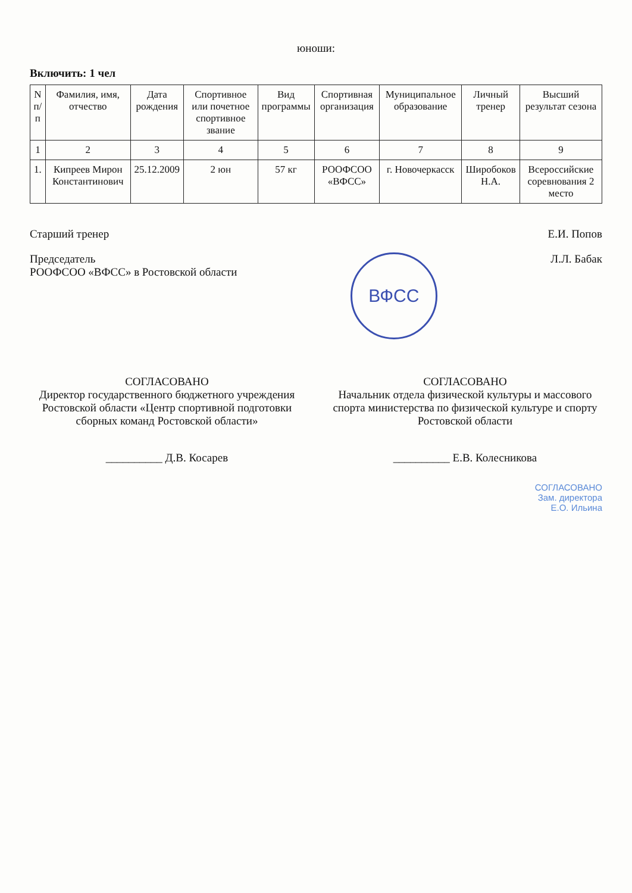юноши:
Включить: 1 чел
| N п/п | Фамилия, имя, отчество | Дата рождения | Спортивное или почетное спортивное звание | Вид программы | Спортивная организация | Муниципальное образование | Личный тренер | Высший результат сезона |
| --- | --- | --- | --- | --- | --- | --- | --- | --- |
| 1 | 2 | 3 | 4 | 5 | 6 | 7 | 8 | 9 |
| 1. | Кипреев Мирон Константинович | 25.12.2009 | 2 юн | 57 кг | РООФСОО «ВФСС» | г. Новочеркасск | Широбоков Н.А. | Всероссийские соревнования 2 место |
Старший тренер Е.И. Попов
Председатель
РООФСОО «ВФСС» в Ростовской области
ВФСС
Л.Л. Бабак
СОГЛАСОВАНО
Директор государственного бюджетного учреждения Ростовской области «Центр спортивной подготовки сборных команд Ростовской области»
__________ Д.В. Косарев
СОГЛАСОВАНО
Начальник отдела физической культуры и массового спорта министерства по физической культуре и спорту Ростовской области
__________ Е.В. Колесникова
СОГЛАСОВАНО
Зам. директора
Е.О. Ильина